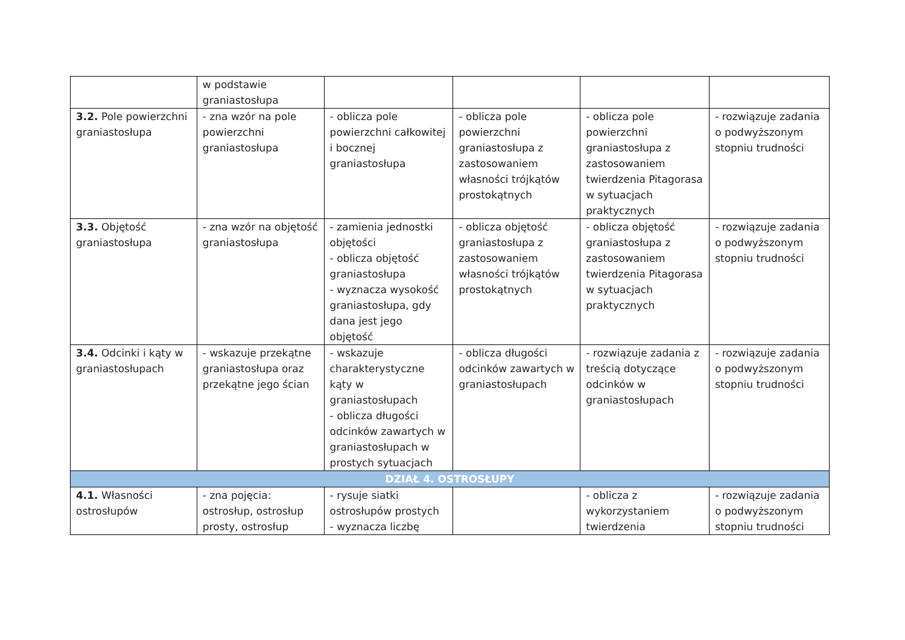| | w podstawie graniastosłupa | | | | |
| 3.2. Pole powierzchni graniastosłupa | - zna wzór na pole powierzchni graniastosłupa | - oblicza pole powierzchni całkowitej i bocznej graniastosłupa | - oblicza pole powierzchni graniastosłupa z zastosowaniem własności trójkątów prostokątnych | - oblicza pole powierzchni graniastosłupa z zastosowaniem twierdzenia Pitagorasa w sytuacjach praktycznych | - rozwiązuje zadania o podwyższonym stopniu trudności |
| 3.3. Objętość graniastosłupa | - zna wzór na objętość graniastosłupa | - zamienia jednostki objętości - oblicza objętość graniastosłupa - wyznacza wysokość graniastosłupa, gdy dana jest jego objętość | - oblicza objętość graniastosłupa z zastosowaniem własności trójkątów prostokątnych | - oblicza objętość graniastosłupa z zastosowaniem twierdzenia Pitagorasa w sytuacjach praktycznych | - rozwiązuje zadania o podwyższonym stopniu trudności |
| 3.4. Odcinki i kąty w graniastosłupach | - wskazuje przekątne graniastosłupa oraz przekątne jego ścian | - wskazuje charakterystyczne kąty w graniastosłupach - oblicza długości odcinków zawartych w graniastosłupach w prostych sytuacjach | - oblicza długości odcinków zawartych w graniastosłupach | - rozwiązuje zadania z treścią dotyczące odcinków w graniastosłupach | - rozwiązuje zadania o podwyższonym stopniu trudności |
| DZIAŁ 4. OSTROSŁUPY | | | | | |
| 4.1. Własności ostrosłupów | - zna pojęcia: ostrosłup, ostrosłup prosty, ostrosłup | - rysuje siatki ostrosłupów prostych - wyznacza liczbę | | - oblicza z wykorzystaniem twierdzenia | - rozwiązuje zadania o podwyższonym stopniu trudności |